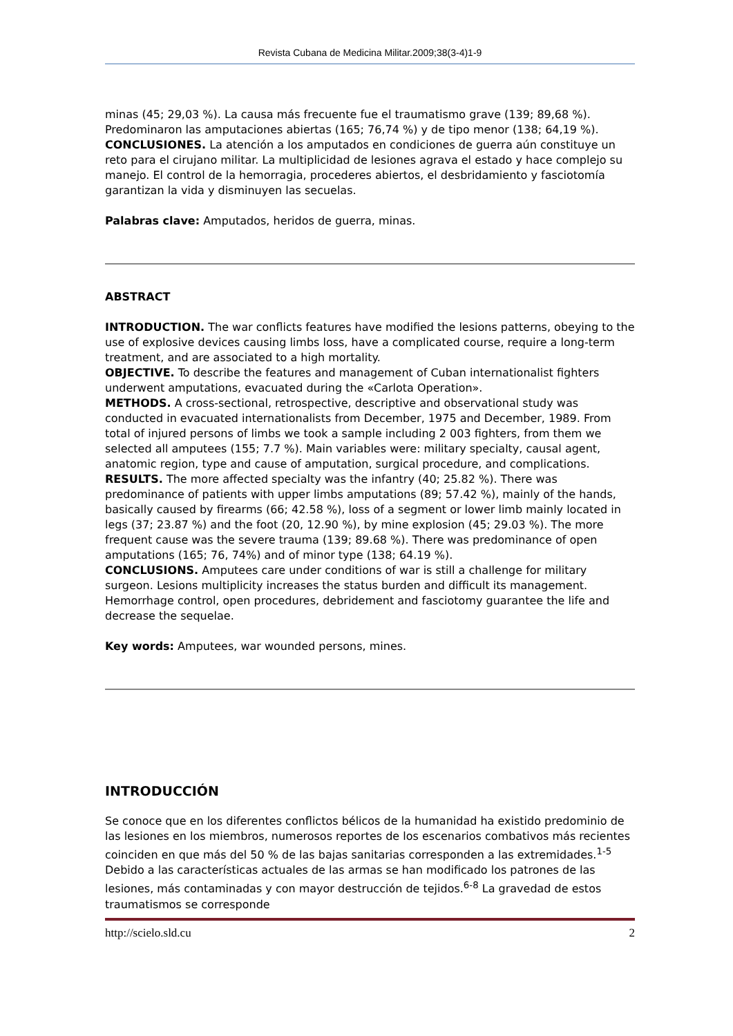Revista Cubana de Medicina Militar.2009;38(3-4)1-9
minas (45; 29,03 %). La causa más frecuente fue el traumatismo grave (139; 89,68 %). Predominaron las amputaciones abiertas (165; 76,74 %) y de tipo menor (138; 64,19 %).
CONCLUSIONES. La atención a los amputados en condiciones de guerra aún constituye un reto para el cirujano militar. La multiplicidad de lesiones agrava el estado y hace complejo su manejo. El control de la hemorragia, procederes abiertos, el desbridamiento y fasciotomía garantizan la vida y disminuyen las secuelas.
Palabras clave: Amputados, heridos de guerra, minas.
ABSTRACT
INTRODUCTION. The war conflicts features have modified the lesions patterns, obeying to the use of explosive devices causing limbs loss, have a complicated course, require a long-term treatment, and are associated to a high mortality.
OBJECTIVE. To describe the features and management of Cuban internationalist fighters underwent amputations, evacuated during the «Carlota Operation».
METHODS. A cross-sectional, retrospective, descriptive and observational study was conducted in evacuated internationalists from December, 1975 and December, 1989. From total of injured persons of limbs we took a sample including 2 003 fighters, from them we selected all amputees (155; 7.7 %). Main variables were: military specialty, causal agent, anatomic region, type and cause of amputation, surgical procedure, and complications.
RESULTS. The more affected specialty was the infantry (40; 25.82 %). There was predominance of patients with upper limbs amputations (89; 57.42 %), mainly of the hands, basically caused by firearms (66; 42.58 %), loss of a segment or lower limb mainly located in legs (37; 23.87 %) and the foot (20, 12.90 %), by mine explosion (45; 29.03 %). The more frequent cause was the severe trauma (139; 89.68 %). There was predominance of open amputations (165; 76, 74%) and of minor type (138; 64.19 %).
CONCLUSIONS. Amputees care under conditions of war is still a challenge for military surgeon. Lesions multiplicity increases the status burden and difficult its management. Hemorrhage control, open procedures, debridement and fasciotomy guarantee the life and decrease the sequelae.
Key words: Amputees, war wounded persons, mines.
INTRODUCCIÓN
Se conoce que en los diferentes conflictos bélicos de la humanidad ha existido predominio de las lesiones en los miembros, numerosos reportes de los escenarios combativos más recientes coinciden en que más del 50 % de las bajas sanitarias corresponden a las extremidades.<sup>1-5</sup> Debido a las características actuales de las armas se han modificado los patrones de las lesiones, más contaminadas y con mayor destrucción de tejidos.<sup>6-8</sup> La gravedad de estos traumatismos se corresponde
http://scielo.sld.cu 2